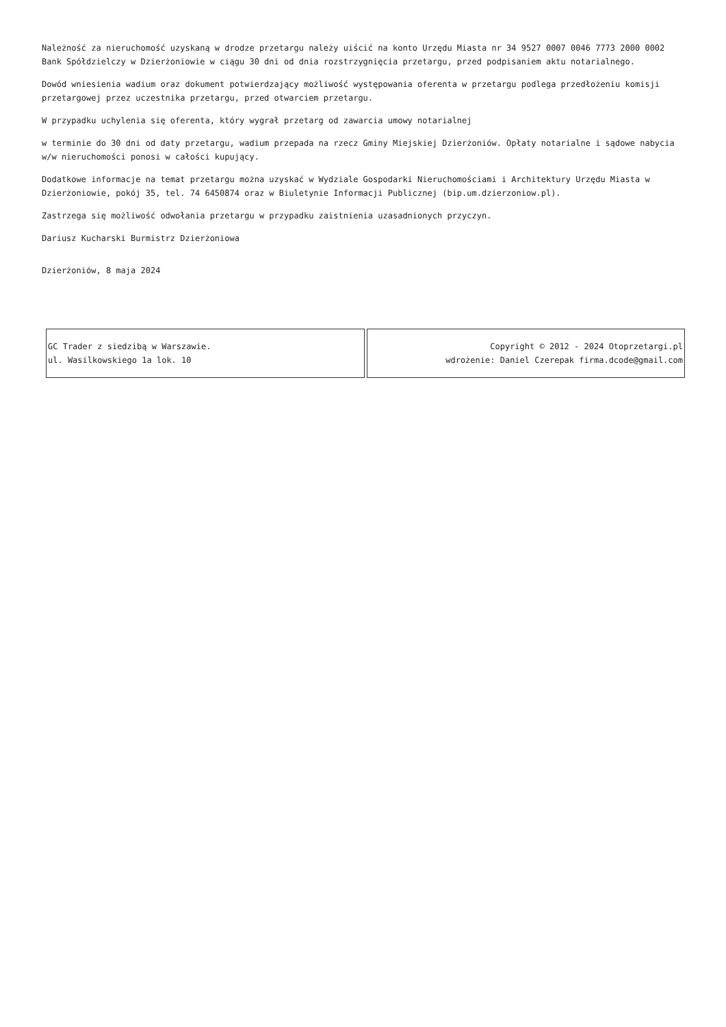Należność za nieruchomość uzyskaną w drodze przetargu należy uiścić na konto Urzędu Miasta nr 34 9527 0007 0046 7773 2000 0002 Bank Spółdzielczy w Dzierżoniowie w ciągu 30 dni od dnia rozstrzygnięcia przetargu, przed podpisaniem aktu notarialnego.
Dowód wniesienia wadium oraz dokument potwierdzający możliwość występowania oferenta w przetargu podlega przedłożeniu komisji przetargowej przez uczestnika przetargu, przed otwarciem przetargu.
W przypadku uchylenia się oferenta, który wygrał przetarg od zawarcia umowy notarialnej
w terminie do 30 dni od daty przetargu, wadium przepada na rzecz Gminy Miejskiej Dzierżoniów. Opłaty notarialne i sądowe nabycia w/w nieruchomości ponosi w całości kupujący.
Dodatkowe informacje na temat przetargu można uzyskać w Wydziale Gospodarki Nieruchomościami i Architektury Urzędu Miasta w Dzierżoniowie, pokój 35, tel. 74 6450874 oraz w Biuletynie Informacji Publicznej (bip.um.dzierzoniow.pl).
Zastrzega się możliwość odwołania przetargu w przypadku zaistnienia uzasadnionych przyczyn.
Dariusz Kucharski Burmistrz Dzierżoniowa
Dzierżoniów, 8 maja 2024
| GC Trader z siedzibą w Warszawie. ul. Wasilkowskiego 1a lok. 10 | Copyright © 2012 - 2024 Otoprzetargi.pl wdrożenie: Daniel Czerepak firma.dcode@gmail.com |